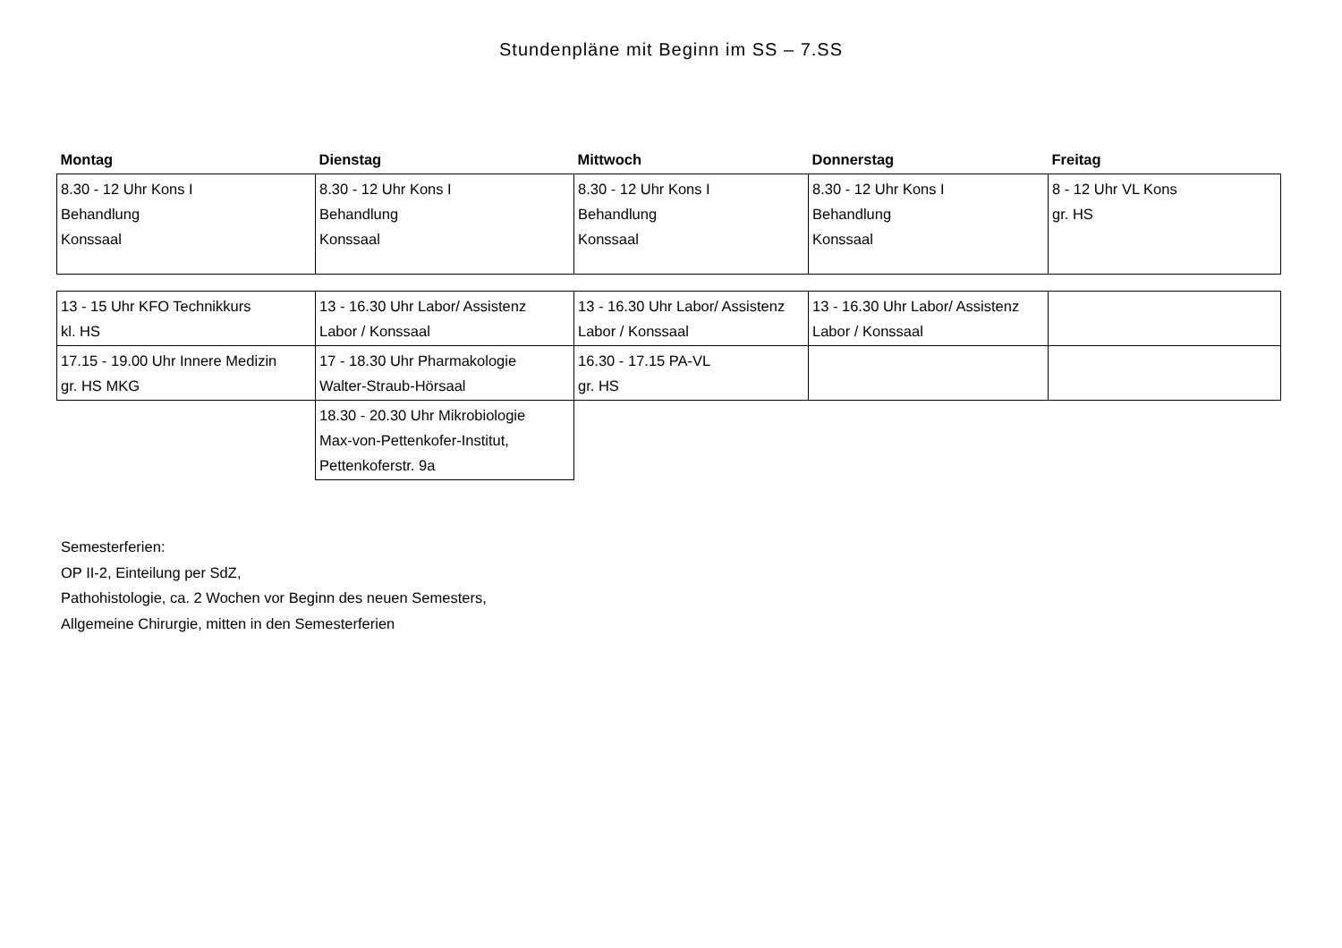Stundenpläne mit Beginn im SS – 7.SS
| Montag | Dienstag | Mittwoch | Donnerstag | Freitag |
| --- | --- | --- | --- | --- |
| 8.30 - 12 Uhr Kons I Behandlung Konssaal | 8.30 - 12 Uhr Kons I Behandlung Konssaal | 8.30 - 12 Uhr Kons I Behandlung Konssaal | 8.30 - 12 Uhr Kons I Behandlung Konssaal | 8 - 12 Uhr VL Kons gr. HS |
| 13 - 15 Uhr KFO Technikkurs kl. HS | 13 - 16.30 Uhr Labor/ Assistenz Labor / Konssaal | 13 - 16.30 Uhr Labor/ Assistenz Labor / Konssaal | 13 - 16.30 Uhr Labor/ Assistenz Labor / Konssaal | |
| 17.15 - 19.00 Uhr Innere Medizin gr. HS MKG | 17 - 18.30 Uhr Pharmakologie Walter-Straub-Hörsaal | 16.30 - 17.15 PA-VL gr. HS | | |
| | 18.30 - 20.30 Uhr Mikrobiologie Max-von-Pettenkofer-Institut, Pettenkoferstr. 9a | | | |
Semesterferien:
OP II-2, Einteilung per SdZ,
Pathohistologie, ca. 2 Wochen vor Beginn des neuen Semesters,
Allgemeine Chirurgie, mitten in den Semesterferien